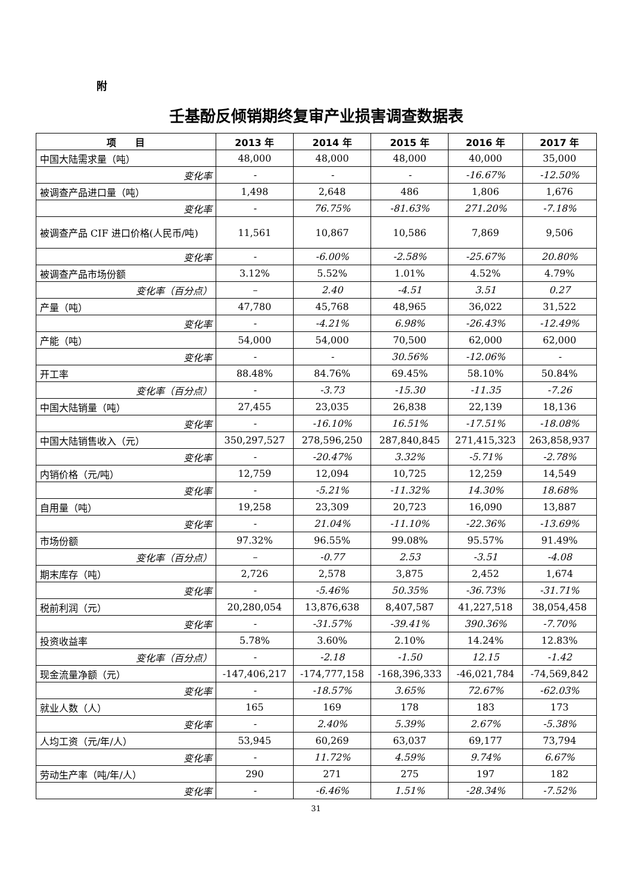附
壬基酚反倾销期终复审产业损害调查数据表
| 项 目 | 2013 年 | 2014 年 | 2015 年 | 2016 年 | 2017 年 |
| --- | --- | --- | --- | --- | --- |
| 中国大陆需求量（吨） | 48,000 | 48,000 | 48,000 | 40,000 | 35,000 |
| 变化率 | - | - | - | -16.67% | -12.50% |
| 被调查产品进口量（吨） | 1,498 | 2,648 | 486 | 1,806 | 1,676 |
| 变化率 | - | 76.75% | -81.63% | 271.20% | -7.18% |
| 被调查产品 CIF 进口价格(人民币/吨) | 11,561 | 10,867 | 10,586 | 7,869 | 9,506 |
| 变化率 | - | -6.00% | -2.58% | -25.67% | 20.80% |
| 被调查产品市场份额 | 3.12% | 5.52% | 1.01% | 4.52% | 4.79% |
| 变化率（百分点） | – | 2.40 | -4.51 | 3.51 | 0.27 |
| 产量（吨） | 47,780 | 45,768 | 48,965 | 36,022 | 31,522 |
| 变化率 | - | -4.21% | 6.98% | -26.43% | -12.49% |
| 产能（吨） | 54,000 | 54,000 | 70,500 | 62,000 | 62,000 |
| 变化率 | - | - | 30.56% | -12.06% | - |
| 开工率 | 88.48% | 84.76% | 69.45% | 58.10% | 50.84% |
| 变化率（百分点） | - | -3.73 | -15.30 | -11.35 | -7.26 |
| 中国大陆销量（吨） | 27,455 | 23,035 | 26,838 | 22,139 | 18,136 |
| 变化率 | - | -16.10% | 16.51% | -17.51% | -18.08% |
| 中国大陆销售收入（元） | 350,297,527 | 278,596,250 | 287,840,845 | 271,415,323 | 263,858,937 |
| 变化率 | - | -20.47% | 3.32% | -5.71% | -2.78% |
| 内销价格（元/吨） | 12,759 | 12,094 | 10,725 | 12,259 | 14,549 |
| 变化率 | - | -5.21% | -11.32% | 14.30% | 18.68% |
| 自用量（吨） | 19,258 | 23,309 | 20,723 | 16,090 | 13,887 |
| 变化率 | - | 21.04% | -11.10% | -22.36% | -13.69% |
| 市场份额 | 97.32% | 96.55% | 99.08% | 95.57% | 91.49% |
| 变化率（百分点） | – | -0.77 | 2.53 | -3.51 | -4.08 |
| 期末库存（吨） | 2,726 | 2,578 | 3,875 | 2,452 | 1,674 |
| 变化率 | - | -5.46% | 50.35% | -36.73% | -31.71% |
| 税前利润（元） | 20,280,054 | 13,876,638 | 8,407,587 | 41,227,518 | 38,054,458 |
| 变化率 | - | -31.57% | -39.41% | 390.36% | -7.70% |
| 投资收益率 | 5.78% | 3.60% | 2.10% | 14.24% | 12.83% |
| 变化率（百分点） | - | -2.18 | -1.50 | 12.15 | -1.42 |
| 现金流量净额（元） | -147,406,217 | -174,777,158 | -168,396,333 | -46,021,784 | -74,569,842 |
| 变化率 | - | -18.57% | 3.65% | 72.67% | -62.03% |
| 就业人数（人） | 165 | 169 | 178 | 183 | 173 |
| 变化率 | - | 2.40% | 5.39% | 2.67% | -5.38% |
| 人均工资（元/年/人） | 53,945 | 60,269 | 63,037 | 69,177 | 73,794 |
| 变化率 | - | 11.72% | 4.59% | 9.74% | 6.67% |
| 劳动生产率（吨/年/人） | 290 | 271 | 275 | 197 | 182 |
| 变化率 | - | -6.46% | 1.51% | -28.34% | -7.52% |
31